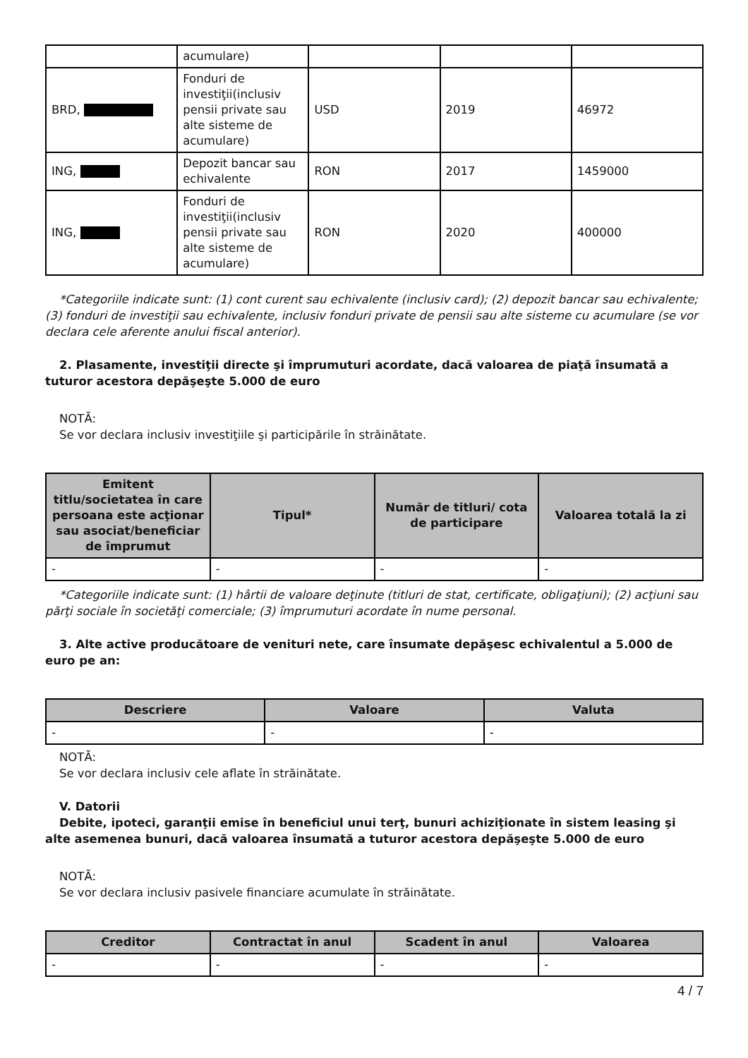| | acumulare) | | | |
| BRD, | Fonduri de investiţii(inclusiv pensii private sau alte sisteme de acumulare) | USD | 2019 | 46972 |
| ING, | Depozit bancar sau echivalente | RON | 2017 | 1459000 |
| ING, | Fonduri de investiţii(inclusiv pensii private sau alte sisteme de acumulare) | RON | 2020 | 400000 |
*Categoriile indicate sunt: (1) cont curent sau echivalente (inclusiv card); (2) depozit bancar sau echivalente; (3) fonduri de investiţii sau echivalente, inclusiv fonduri private de pensii sau alte sisteme cu acumulare (se vor declara cele aferente anului fiscal anterior).
2. Plasamente, investiţii directe şi împrumuturi acordate, dacă valoarea de piaţă însumată a tuturor acestora depăşeşte 5.000 de euro
NOTĂ:
Se vor declara inclusiv investiţiile şi participările în străinătate.
| Emitent titlu/societatea în care persoana este acţionar sau asociat/beneficiar de împrumut | Tipul* | Număr de titluri/ cota de participare | Valoarea totală la zi |
| --- | --- | --- | --- |
| - | - | - | - |
*Categoriile indicate sunt: (1) hârtii de valoare deţinute (titluri de stat, certificate, obligaţiuni); (2) acţiuni sau părţi sociale în societăţi comerciale; (3) împrumuturi acordate în nume personal.
3. Alte active producătoare de venituri nete, care însumate depăşesc echivalentul a 5.000 de euro pe an:
| Descriere | Valoare | Valuta |
| --- | --- | --- |
| - | - | - |
NOTĂ:
Se vor declara inclusiv cele aflate în străinătate.
V. Datorii
Debite, ipoteci, garanţii emise în beneficiul unui terţ, bunuri achiziţionate în sistem leasing şi alte asemenea bunuri, dacă valoarea însumată a tuturor acestora depăşeşte 5.000 de euro
NOTĂ:
Se vor declara inclusiv pasivele financiare acumulate în străinătate.
| Creditor | Contractat în anul | Scadent în anul | Valoarea |
| --- | --- | --- | --- |
| - | - | - | - |
4 / 7